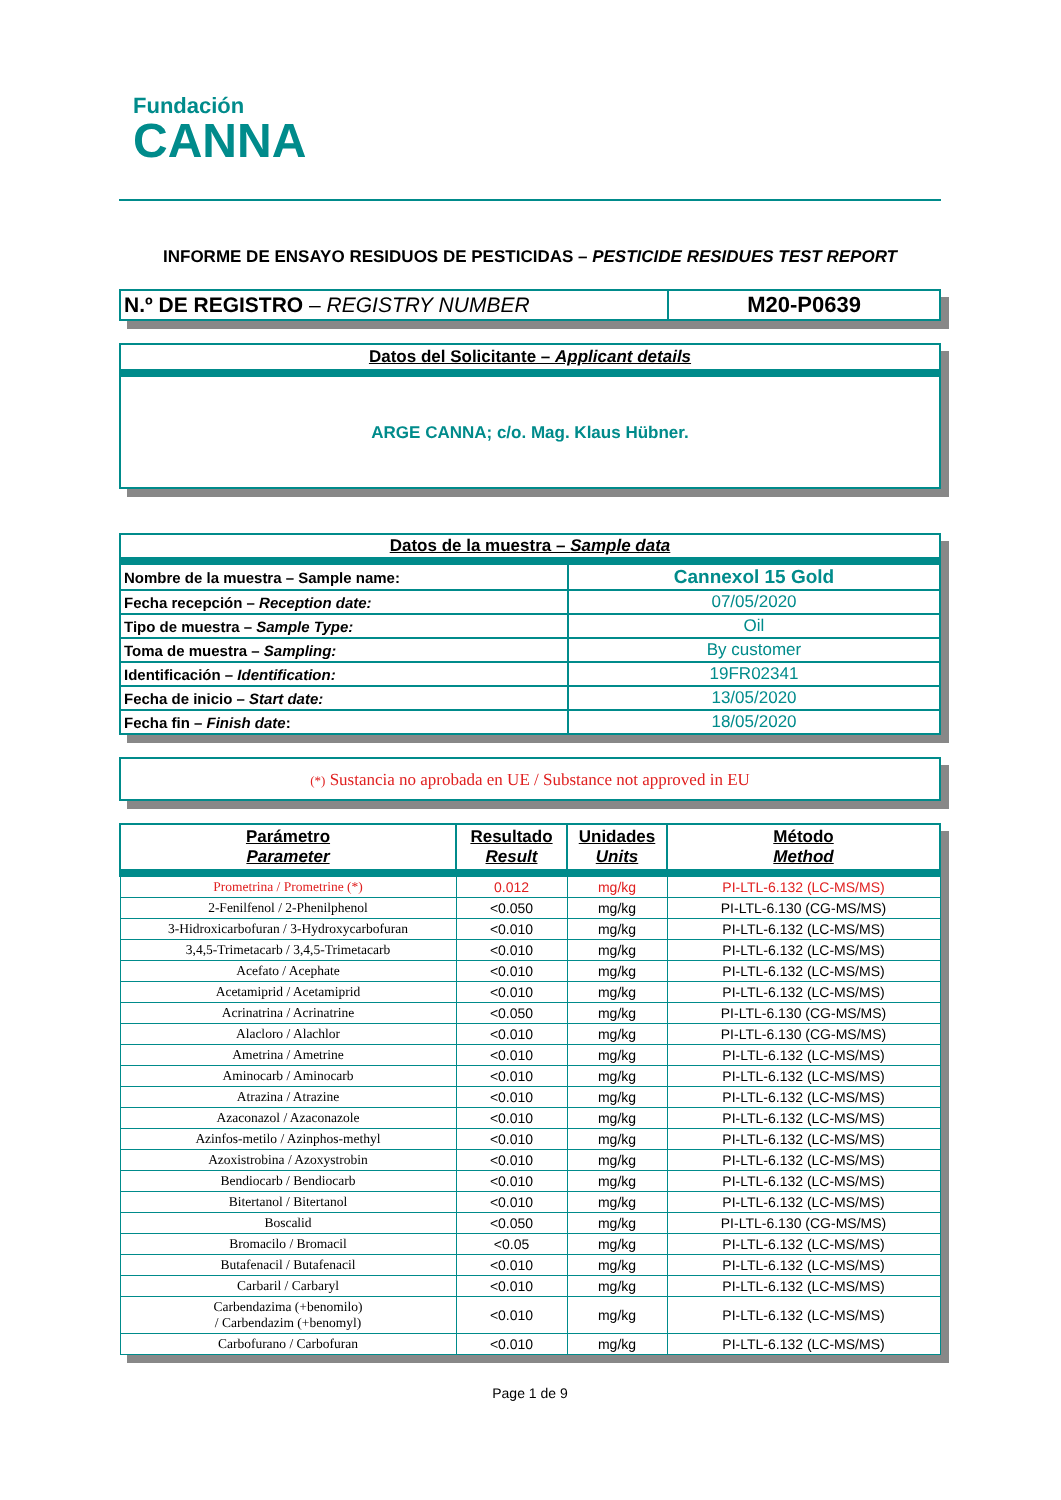Fundación
CANNA
INFORME DE ENSAYO RESIDUOS DE PESTICIDAS – PESTICIDE RESIDUES TEST REPORT
| N.º DE REGISTRO – REGISTRY NUMBER | M20-P0639 |
Datos del Solicitante – Applicant details
ARGE CANNA; c/o. Mag. Klaus Hübner.
| Datos de la muestra – Sample data | |
| Nombre de la muestra – Sample name: | Cannexol 15 Gold |
| Fecha recepción – Reception date: | 07/05/2020 |
| Tipo de muestra – Sample Type: | Oil |
| Toma de muestra – Sampling: | By customer |
| Identificación – Identification: | 19FR02341 |
| Fecha de inicio – Start date: | 13/05/2020 |
| Fecha fin – Finish date : | 18/05/2020 |
(*) Sustancia no aprobada en UE / Substance not approved in EU
| Parámetro Parameter | Resultado Result | Unidades Units | Método Method |
| Prometrina / Prometrine (*) | 0.012 | mg/kg | PI-LTL-6.132 (LC-MS/MS) |
| 2-Fenilfenol / 2-Phenilphenol | <0.050 | mg/kg | PI-LTL-6.130 (CG-MS/MS) |
| 3-Hidroxicarbofuran / 3-Hydroxycarbofuran | <0.010 | mg/kg | PI-LTL-6.132 (LC-MS/MS) |
| 3,4,5-Trimetacarb / 3,4,5-Trimetacarb | <0.010 | mg/kg | PI-LTL-6.132 (LC-MS/MS) |
| Acefato / Acephate | <0.010 | mg/kg | PI-LTL-6.132 (LC-MS/MS) |
| Acetamiprid / Acetamiprid | <0.010 | mg/kg | PI-LTL-6.132 (LC-MS/MS) |
| Acrinatrina / Acrinatrine | <0.050 | mg/kg | PI-LTL-6.130 (CG-MS/MS) |
| Alacloro / Alachlor | <0.010 | mg/kg | PI-LTL-6.130 (CG-MS/MS) |
| Ametrina / Ametrine | <0.010 | mg/kg | PI-LTL-6.132 (LC-MS/MS) |
| Aminocarb / Aminocarb | <0.010 | mg/kg | PI-LTL-6.132 (LC-MS/MS) |
| Atrazina / Atrazine | <0.010 | mg/kg | PI-LTL-6.132 (LC-MS/MS) |
| Azaconazol / Azaconazole | <0.010 | mg/kg | PI-LTL-6.132 (LC-MS/MS) |
| Azinfos-metilo / Azinphos-methyl | <0.010 | mg/kg | PI-LTL-6.132 (LC-MS/MS) |
| Azoxistrobina / Azoxystrobin | <0.010 | mg/kg | PI-LTL-6.132 (LC-MS/MS) |
| Bendiocarb / Bendiocarb | <0.010 | mg/kg | PI-LTL-6.132 (LC-MS/MS) |
| Bitertanol / Bitertanol | <0.010 | mg/kg | PI-LTL-6.132 (LC-MS/MS) |
| Boscalid | <0.050 | mg/kg | PI-LTL-6.130 (CG-MS/MS) |
| Bromacilo / Bromacil | <0.05 | mg/kg | PI-LTL-6.132 (LC-MS/MS) |
| Butafenacil / Butafenacil | <0.010 | mg/kg | PI-LTL-6.132 (LC-MS/MS) |
| Carbaril / Carbaryl | <0.010 | mg/kg | PI-LTL-6.132 (LC-MS/MS) |
| Carbendazima (+benomilo) / Carbendazim (+benomyl) | <0.010 | mg/kg | PI-LTL-6.132 (LC-MS/MS) |
| Carbofurano / Carbofuran | <0.010 | mg/kg | PI-LTL-6.132 (LC-MS/MS) |
Page 1 de 9